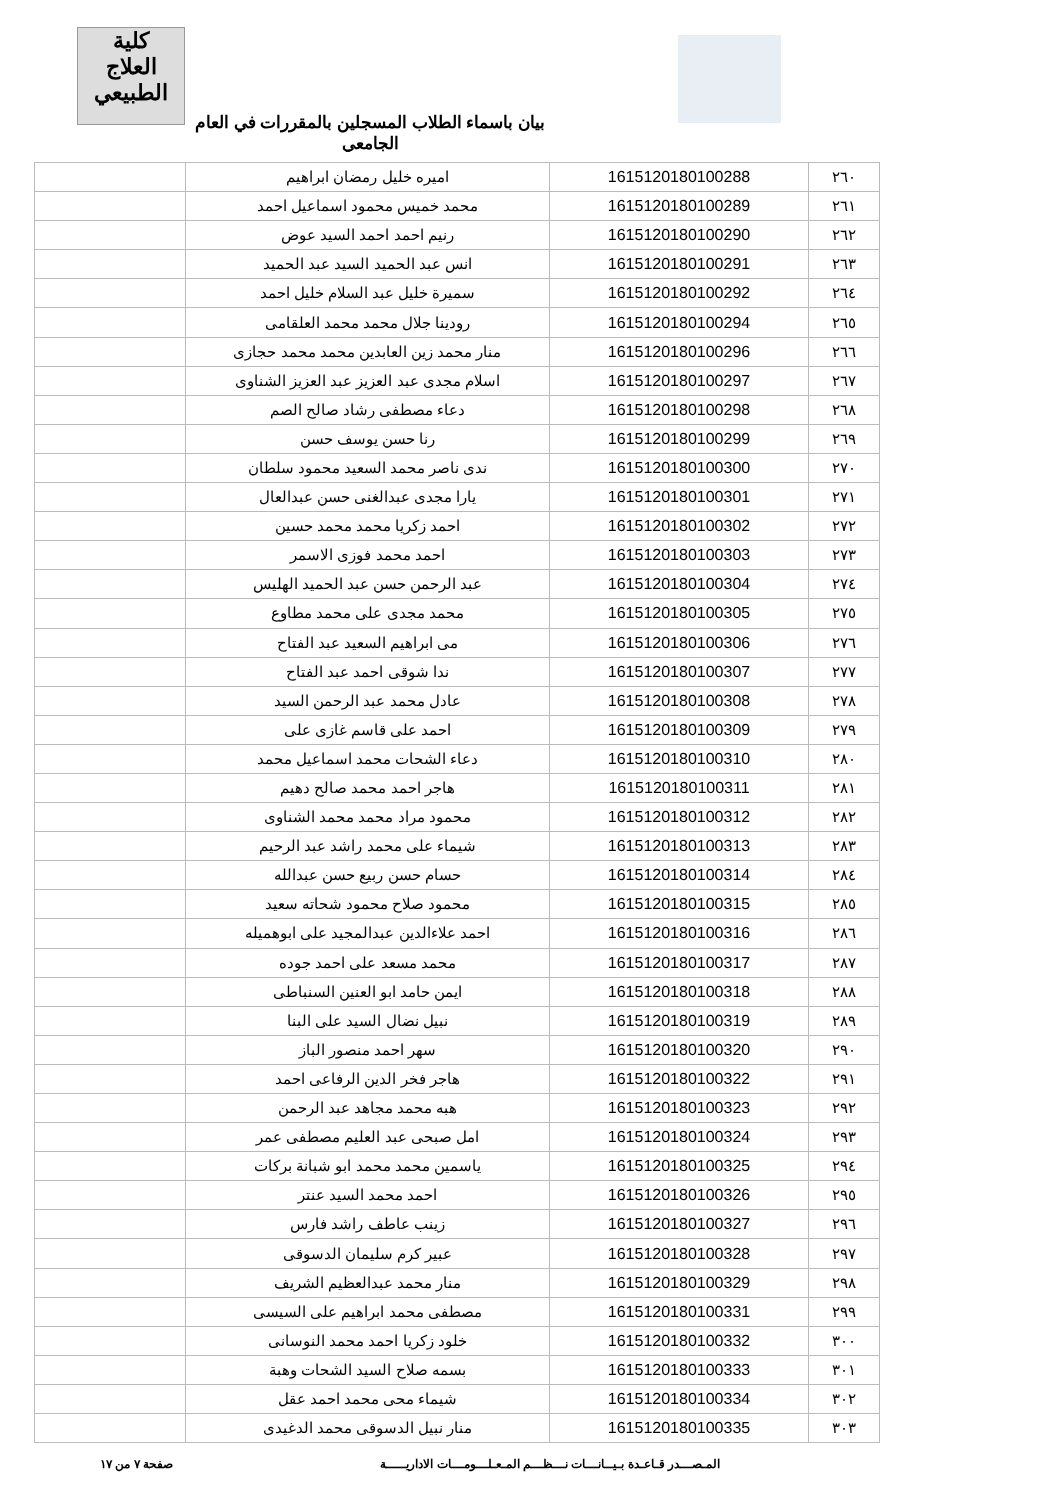كلية
العلاج الطبيعي
بيان باسماء الطلاب المسجلين بالمقررات في العام الجامعي
| ٢٦٠ | 1615120180100288 | اميره خليل رمضان ابراهيم | |
| ٢٦١ | 1615120180100289 | محمد خميس محمود اسماعيل احمد | |
| ٢٦٢ | 1615120180100290 | رنيم احمد احمد السيد عوض | |
| ٢٦٣ | 1615120180100291 | انس عبد الحميد السيد عبد الحميد | |
| ٢٦٤ | 1615120180100292 | سميرة خليل عبد السلام خليل احمد | |
| ٢٦٥ | 1615120180100294 | رودينا جلال محمد محمد العلقامى | |
| ٢٦٦ | 1615120180100296 | منار محمد زين العابدين محمد محمد حجازى | |
| ٢٦٧ | 1615120180100297 | اسلام مجدى عبد العزيز عبد العزيز الشناوى | |
| ٢٦٨ | 1615120180100298 | دعاء مصطفى رشاد صالح الصم | |
| ٢٦٩ | 1615120180100299 | رنا حسن يوسف حسن | |
| ٢٧٠ | 1615120180100300 | ندى ناصر محمد السعيد محمود سلطان | |
| ٢٧١ | 1615120180100301 | يارا مجدى عبدالغنى حسن عبدالعال | |
| ٢٧٢ | 1615120180100302 | احمد زكريا محمد محمد حسين | |
| ٢٧٣ | 1615120180100303 | احمد محمد فوزى الاسمر | |
| ٢٧٤ | 1615120180100304 | عبد الرحمن حسن عبد الحميد الهليس | |
| ٢٧٥ | 1615120180100305 | محمد مجدى على محمد مطاوع | |
| ٢٧٦ | 1615120180100306 | مى ابراهيم السعيد عبد الفتاح | |
| ٢٧٧ | 1615120180100307 | ندا شوقى احمد عبد الفتاح | |
| ٢٧٨ | 1615120180100308 | عادل محمد عبد الرحمن السيد | |
| ٢٧٩ | 1615120180100309 | احمد على قاسم غازى على | |
| ٢٨٠ | 1615120180100310 | دعاء الشحات محمد اسماعيل محمد | |
| ٢٨١ | 1615120180100311 | هاجر احمد محمد صالح دهيم | |
| ٢٨٢ | 1615120180100312 | محمود مراد محمد محمد الشناوى | |
| ٢٨٣ | 1615120180100313 | شيماء على محمد راشد عبد الرحيم | |
| ٢٨٤ | 1615120180100314 | حسام حسن ربيع حسن عبدالله | |
| ٢٨٥ | 1615120180100315 | محمود صلاح محمود شحاته سعيد | |
| ٢٨٦ | 1615120180100316 | احمد علاءالدين عبدالمجيد على ابوهميله | |
| ٢٨٧ | 1615120180100317 | محمد مسعد على احمد جوده | |
| ٢٨٨ | 1615120180100318 | ايمن حامد ابو العنين السنباطى | |
| ٢٨٩ | 1615120180100319 | نبيل نضال السيد على البنا | |
| ٢٩٠ | 1615120180100320 | سهر احمد منصور الباز | |
| ٢٩١ | 1615120180100322 | هاجر فخر الدين الرفاعى احمد | |
| ٢٩٢ | 1615120180100323 | هبه محمد مجاهد عبد الرحمن | |
| ٢٩٣ | 1615120180100324 | امل صبحى عبد العليم مصطفى عمر | |
| ٢٩٤ | 1615120180100325 | ياسمين محمد محمد ابو شبانة بركات | |
| ٢٩٥ | 1615120180100326 | احمد محمد السيد عنتر | |
| ٢٩٦ | 1615120180100327 | زينب عاطف راشد فارس | |
| ٢٩٧ | 1615120180100328 | عبير كرم سليمان الدسوقى | |
| ٢٩٨ | 1615120180100329 | منار محمد عبدالعظيم الشريف | |
| ٢٩٩ | 1615120180100331 | مصطفى محمد ابراهيم على السيسى | |
| ٣٠٠ | 1615120180100332 | خلود زكريا احمد محمد النوسانى | |
| ٣٠١ | 1615120180100333 | بسمه صلاح السيد الشحات وهبة | |
| ٣٠٢ | 1615120180100334 | شيماء محى محمد احمد عقل | |
| ٣٠٣ | 1615120180100335 | منار نبيل الدسوقى محمد الدغيدى | |
المـصـــدر قـاعـدة بـيــانـــات نـــظـــم المـعـلـــومـــات الاداريـــــة صفحة ٧ من ١٧